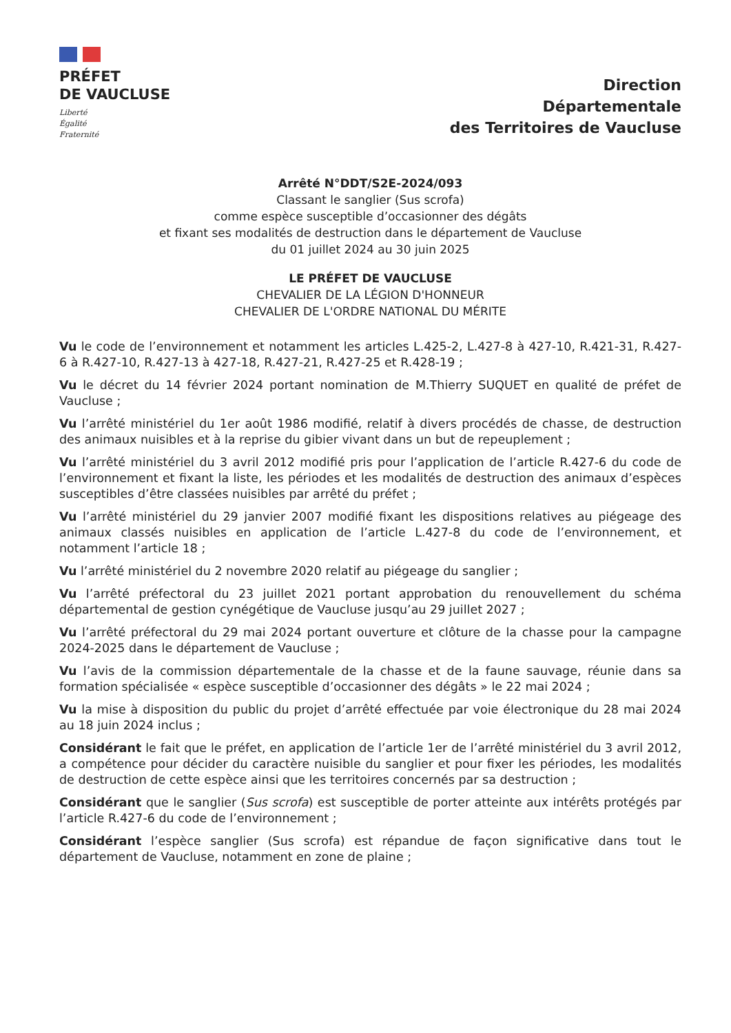PRÉFET
DE VAUCLUSE
Liberté
Égalité
Fraternité
Direction
Départementale
des Territoires de Vaucluse
Arrêté N°DDT/S2E-2024/093
Classant le sanglier (Sus scrofa)
comme espèce susceptible d’occasionner des dégâts
et fixant ses modalités de destruction dans le département de Vaucluse
du 01 juillet 2024 au 30 juin 2025
LE PRÉFET DE VAUCLUSE
CHEVALIER DE LA LÉGION D'HONNEUR
CHEVALIER DE L'ORDRE NATIONAL DU MÉRITE
Vu le code de l’environnement et notamment les articles L.425-2, L.427-8 à 427-10, R.421-31, R.427-6 à R.427-10, R.427-13 à 427-18, R.427-21, R.427-25 et R.428-19 ;
Vu le décret du 14 février 2024 portant nomination de M.Thierry SUQUET en qualité de préfet de Vaucluse ;
Vu l’arrêté ministériel du 1er août 1986 modifié, relatif à divers procédés de chasse, de destruction des animaux nuisibles et à la reprise du gibier vivant dans un but de repeuplement ;
Vu l’arrêté ministériel du 3 avril 2012 modifié pris pour l’application de l’article R.427-6 du code de l’environnement et fixant la liste, les périodes et les modalités de destruction des animaux d’espèces susceptibles d’être classées nuisibles par arrêté du préfet ;
Vu l’arrêté ministériel du 29 janvier 2007 modifié fixant les dispositions relatives au piégeage des animaux classés nuisibles en application de l’article L.427-8 du code de l’environnement, et notamment l’article 18 ;
Vu l’arrêté ministériel du 2 novembre 2020 relatif au piégeage du sanglier ;
Vu l’arrêté préfectoral du 23 juillet 2021 portant approbation du renouvellement du schéma départemental de gestion cynégétique de Vaucluse jusqu’au 29 juillet 2027 ;
Vu l’arrêté préfectoral du 29 mai 2024 portant ouverture et clôture de la chasse pour la campagne 2024-2025 dans le département de Vaucluse ;
Vu l’avis de la commission départementale de la chasse et de la faune sauvage, réunie dans sa formation spécialisée « espèce susceptible d’occasionner des dégâts » le 22 mai 2024 ;
Vu la mise à disposition du public du projet d’arrêté effectuée par voie électronique du 28 mai 2024 au 18 juin 2024 inclus ;
Considérant le fait que le préfet, en application de l’article 1er de l’arrêté ministériel du 3 avril 2012, a compétence pour décider du caractère nuisible du sanglier et pour fixer les périodes, les modalités de destruction de cette espèce ainsi que les territoires concernés par sa destruction ;
Considérant que le sanglier (Sus scrofa) est susceptible de porter atteinte aux intérêts protégés par l’article R.427-6 du code de l’environnement ;
Considérant l’espèce sanglier (Sus scrofa) est répandue de façon significative dans tout le département de Vaucluse, notamment en zone de plaine ;